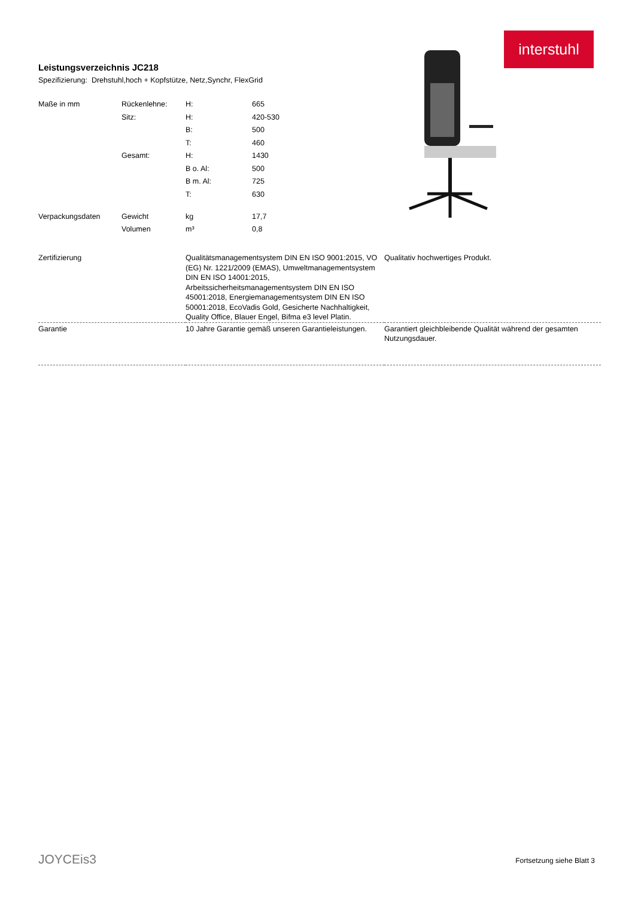interstuhl
Leistungsverzeichnis JC218
Spezifizierung: Drehstuhl,hoch + Kopfstütze, Netz,Synchr, FlexGrid
| Maße in mm | Rückenlehne: | H: | 665 |
| | Sitz: | H: | 420-530 |
| | | B: | 500 |
| | | T: | 460 |
| | Gesamt: | H: | 1430 |
| | | B o. Al: | 500 |
| | | B m. Al: | 725 |
| | | T: | 630 |
| Verpackungsdaten | Gewicht | kg | 17,7 |
| | Volumen | m³ | 0,8 |
| Zertifizierung | Qualitätsmanagementsystem DIN EN ISO 9001:2015, VO (EG) Nr. 1221/2009 (EMAS), Umweltmanagementsystem DIN EN ISO 14001:2015, Arbeitssicherheitsmanagementsystem DIN EN ISO 45001:2018, Energiemanagementsystem DIN EN ISO 50001:2018, EcoVadis Gold, Gesicherte Nachhaltigkeit, Quality Office, Blauer Engel, Bifma e3 level Platin. | Qualitativ hochwertiges Produkt. |
| Garantie | 10 Jahre Garantie gemäß unseren Garantieleistungen. | Garantiert gleichbleibende Qualität während der gesamten Nutzungsdauer. |
JOYCEis3 Fortsetzung siehe Blatt 3